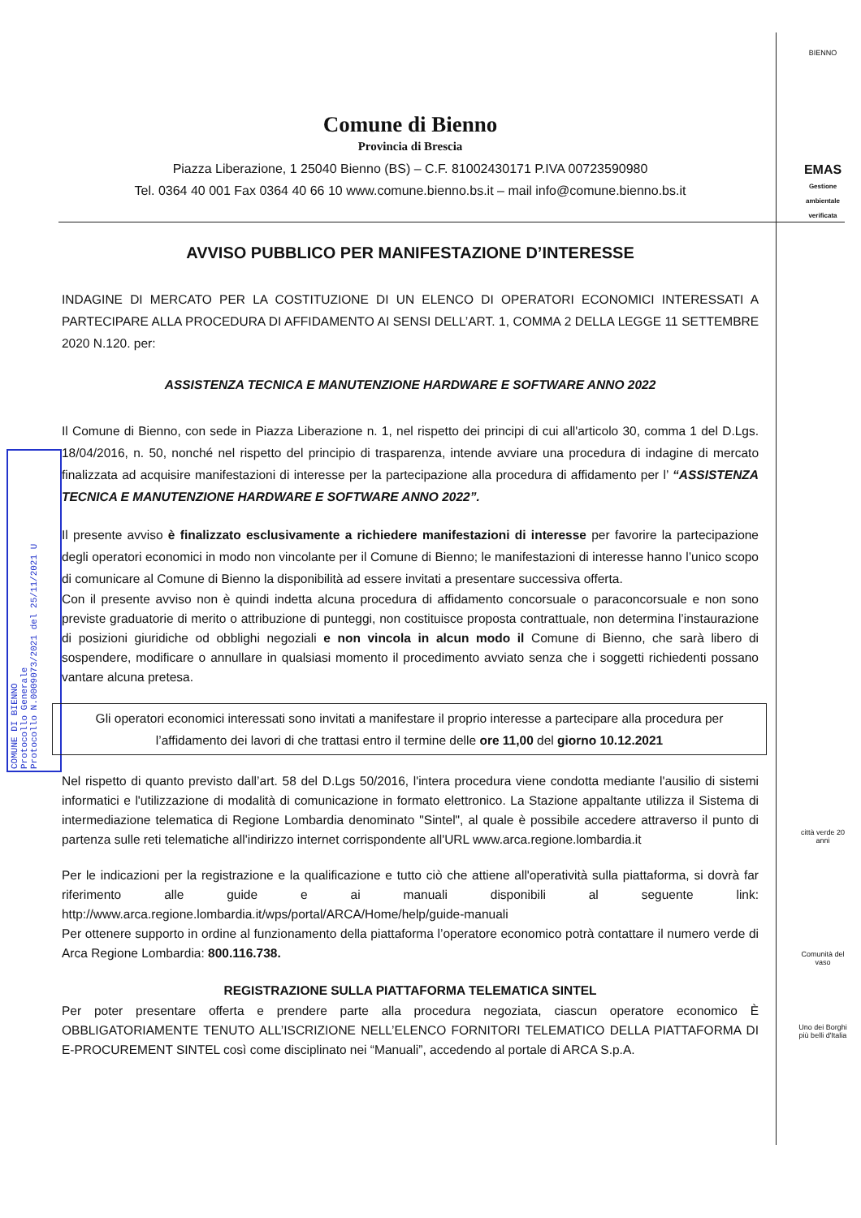BIENNO
EMAS
Gestione ambientale verificata
città verde 20 anni
Comunità del vaso
Uno dei Borghi più belli d'Italia
COMUNE DI BIENNO
Protocollo Generale
Protocollo N.0009073/2021 del 25/11/2021 U
Comune di Bienno
Provincia di Brescia
Piazza Liberazione, 1 25040 Bienno (BS) – C.F. 81002430171 P.IVA 00723590980
Tel. 0364 40 001 Fax 0364 40 66 10 www.comune.bienno.bs.it – mail info@comune.bienno.bs.it
AVVISO PUBBLICO PER MANIFESTAZIONE D’INTERESSE
INDAGINE DI MERCATO PER LA COSTITUZIONE DI UN ELENCO DI OPERATORI ECONOMICI INTERESSATI A PARTECIPARE ALLA PROCEDURA DI AFFIDAMENTO AI SENSI DELL’ART. 1, COMMA 2 DELLA LEGGE 11 SETTEMBRE 2020 N.120. per:
ASSISTENZA TECNICA E MANUTENZIONE HARDWARE E SOFTWARE ANNO 2022
Il Comune di Bienno, con sede in Piazza Liberazione n. 1, nel rispetto dei principi di cui all'articolo 30, comma 1 del D.Lgs. 18/04/2016, n. 50, nonché nel rispetto del principio di trasparenza, intende avviare una procedura di indagine di mercato finalizzata ad acquisire manifestazioni di interesse per la partecipazione alla procedura di affidamento per l’ “ASSISTENZA TECNICA E MANUTENZIONE HARDWARE E SOFTWARE ANNO 2022”.
Il presente avviso è finalizzato esclusivamente a richiedere manifestazioni di interesse per favorire la partecipazione degli operatori economici in modo non vincolante per il Comune di Bienno; le manifestazioni di interesse hanno l’unico scopo di comunicare al Comune di Bienno la disponibilità ad essere invitati a presentare successiva offerta.
Con il presente avviso non è quindi indetta alcuna procedura di affidamento concorsuale o paraconcorsuale e non sono previste graduatorie di merito o attribuzione di punteggi, non costituisce proposta contrattuale, non determina l’instaurazione di posizioni giuridiche od obblighi negoziali e non vincola in alcun modo il Comune di Bienno, che sarà libero di sospendere, modificare o annullare in qualsiasi momento il procedimento avviato senza che i soggetti richiedenti possano vantare alcuna pretesa.
Gli operatori economici interessati sono invitati a manifestare il proprio interesse a partecipare alla procedura per l’affidamento dei lavori di che trattasi entro il termine delle ore 11,00 del giorno 10.12.2021
Nel rispetto di quanto previsto dall’art. 58 del D.Lgs 50/2016, l'intera procedura viene condotta mediante l'ausilio di sistemi informatici e l'utilizzazione di modalità di comunicazione in formato elettronico. La Stazione appaltante utilizza il Sistema di intermediazione telematica di Regione Lombardia denominato "Sintel", al quale è possibile accedere attraverso il punto di partenza sulle reti telematiche all'indirizzo internet corrispondente all'URL www.arca.regione.lombardia.it
Per le indicazioni per la registrazione e la qualificazione e tutto ciò che attiene all'operatività sulla piattaforma, si dovrà far riferimento alle guide e ai manuali disponibili al seguente link: http://www.arca.regione.lombardia.it/wps/portal/ARCA/Home/help/guide-manuali
Per ottenere supporto in ordine al funzionamento della piattaforma l’operatore economico potrà contattare il numero verde di Arca Regione Lombardia: 800.116.738.
REGISTRAZIONE SULLA PIATTAFORMA TELEMATICA SINTEL
Per poter presentare offerta e prendere parte alla procedura negoziata, ciascun operatore economico È OBBLIGATORIAMENTE TENUTO ALL’ISCRIZIONE NELL’ELENCO FORNITORI TELEMATICO DELLA PIATTAFORMA DI E-PROCUREMENT SINTEL così come disciplinato nei “Manuali”, accedendo al portale di ARCA S.p.A.